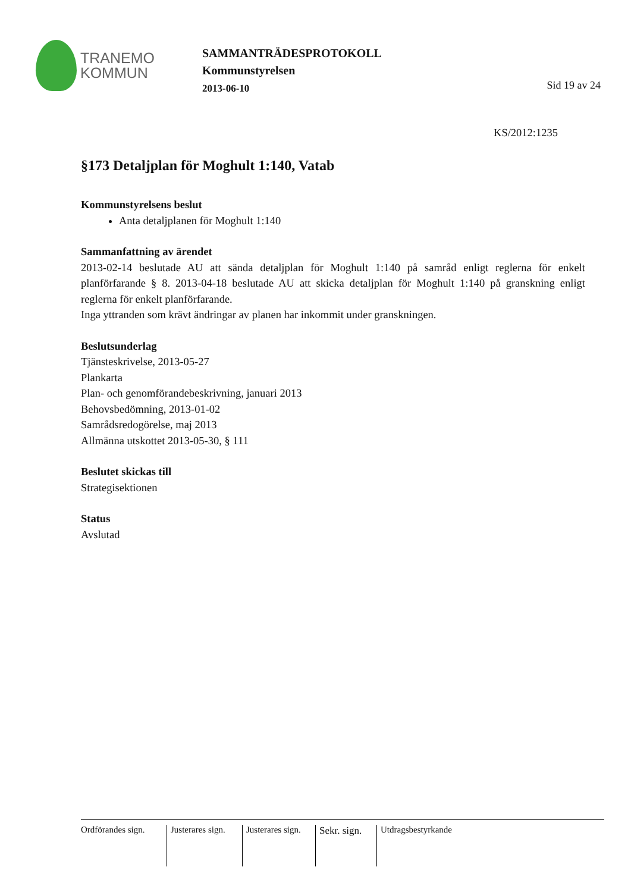TRANEMO
KOMMUN
SAMMANTRÄDESPROTOKOLL
Kommunstyrelsen
2013-06-10
Sid 19 av 24
KS/2012:1235
§173 Detaljplan för Moghult 1:140, Vatab
Kommunstyrelsens beslut
Anta detaljplanen för Moghult 1:140
Sammanfattning av ärendet
2013-02-14 beslutade AU att sända detaljplan för Moghult 1:140 på samråd enligt reglerna för enkelt planförfarande § 8. 2013-04-18 beslutade AU att skicka detaljplan för Moghult 1:140 på granskning enligt reglerna för enkelt planförfarande.
Inga yttranden som krävt ändringar av planen har inkommit under granskningen.
Beslutsunderlag
Tjänsteskrivelse, 2013-05-27
Plankarta
Plan- och genomförandebeskrivning, januari 2013
Behovsbedömning, 2013-01-02
Samrådsredogörelse, maj 2013
Allmänna utskottet 2013-05-30, § 111
Beslutet skickas till
Strategisektionen
Status
Avslutad
Ordförandes sign.
Justerares sign.
Justerares sign.
Sekr. sign.
Utdragsbestyrkande